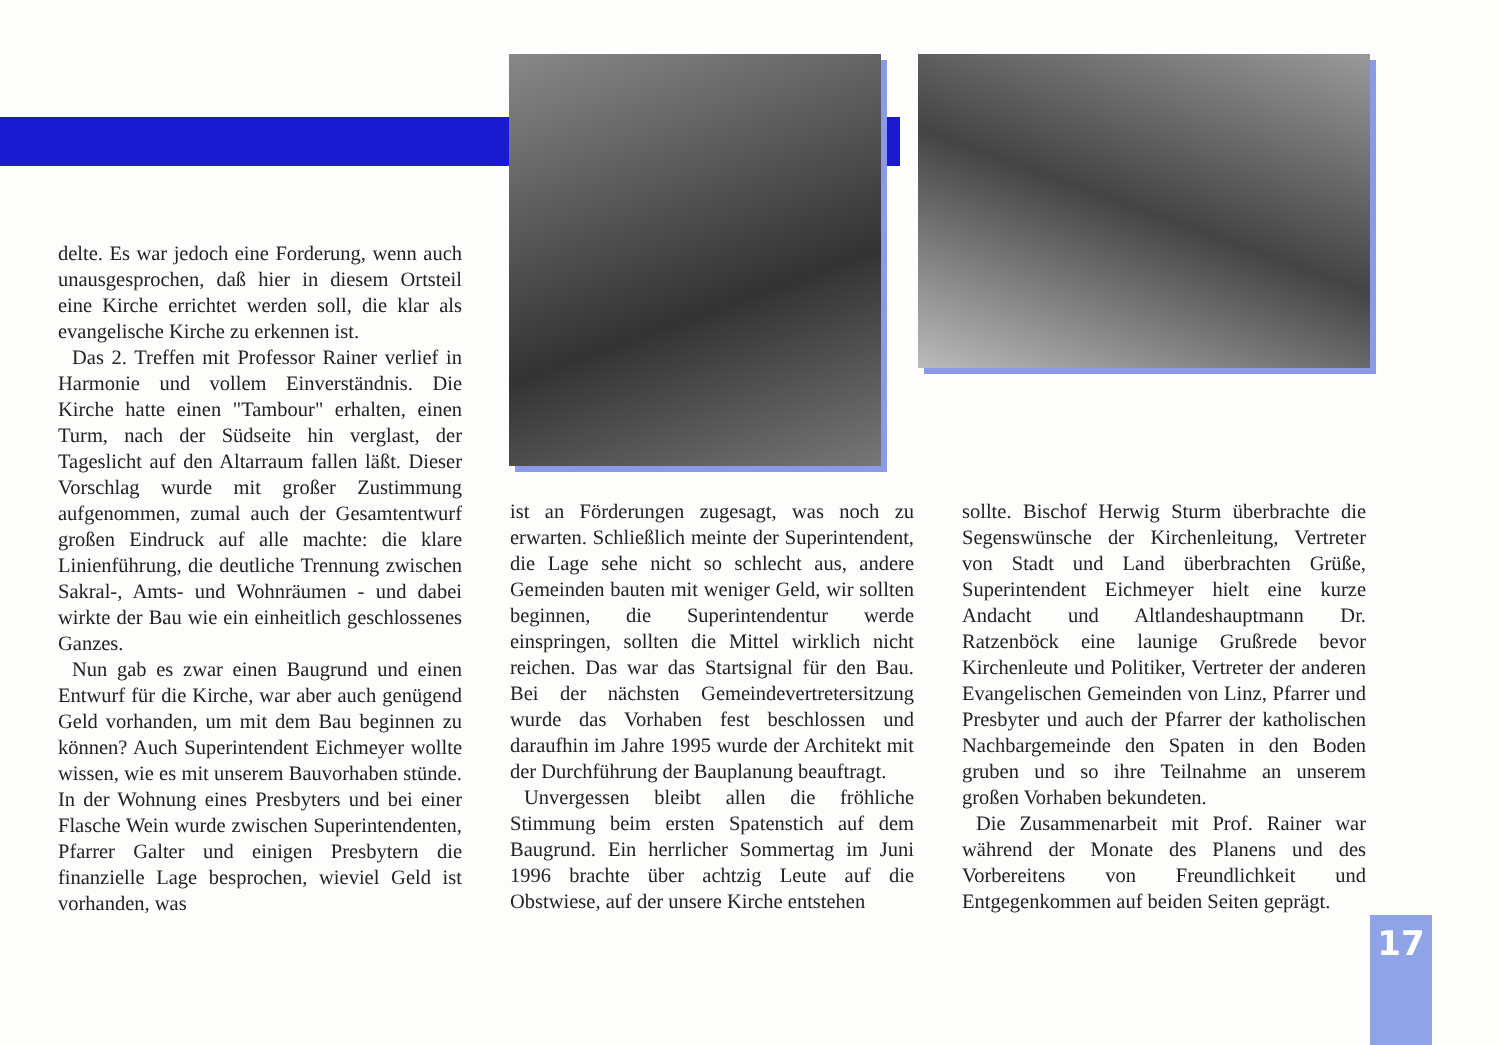delte. Es war jedoch eine Forderung, wenn auch unausgesprochen, daß hier in diesem Ortsteil eine Kirche errichtet werden soll, die klar als evangelische Kirche zu erkennen ist.
Das 2. Treffen mit Professor Rainer verlief in Harmonie und vollem Einverständnis. Die Kirche hatte einen "Tambour" erhalten, einen Turm, nach der Südseite hin verglast, der Tageslicht auf den Altarraum fallen läßt. Dieser Vorschlag wurde mit großer Zustimmung aufgenommen, zumal auch der Gesamtentwurf großen Eindruck auf alle machte: die klare Linienführung, die deutliche Trennung zwischen Sakral-, Amts- und Wohnräumen - und dabei wirkte der Bau wie ein einheitlich geschlossenes Ganzes.
Nun gab es zwar einen Baugrund und einen Entwurf für die Kirche, war aber auch genügend Geld vorhanden, um mit dem Bau beginnen zu können? Auch Superintendent Eichmeyer wollte wissen, wie es mit unserem Bauvorhaben stünde. In der Wohnung eines Presbyters und bei einer Flasche Wein wurde zwischen Superintendenten, Pfarrer Galter und einigen Presbytern die finanzielle Lage besprochen, wieviel Geld ist vorhanden, was
ist an Förderungen zugesagt, was noch zu erwarten. Schließlich meinte der Superintendent, die Lage sehe nicht so schlecht aus, andere Gemeinden bauten mit weniger Geld, wir sollten beginnen, die Superintendentur werde einspringen, sollten die Mittel wirklich nicht reichen. Das war das Startsignal für den Bau. Bei der nächsten Gemeindevertretersitzung wurde das Vorhaben fest beschlossen und daraufhin im Jahre 1995 wurde der Architekt mit der Durchführung der Bauplanung beauftragt.
Unvergessen bleibt allen die fröhliche Stimmung beim ersten Spatenstich auf dem Baugrund. Ein herrlicher Sommertag im Juni 1996 brachte über achtzig Leute auf die Obstwiese, auf der unsere Kirche entstehen
sollte. Bischof Herwig Sturm überbrachte die Segenswünsche der Kirchenleitung, Vertreter von Stadt und Land überbrachten Grüße, Superintendent Eichmeyer hielt eine kurze Andacht und Altlandeshauptmann Dr. Ratzenböck eine launige Grußrede bevor Kirchenleute und Politiker, Vertreter der anderen Evangelischen Gemeinden von Linz, Pfarrer und Presbyter und auch der Pfarrer der katholischen Nachbargemeinde den Spaten in den Boden gruben und so ihre Teilnahme an unserem großen Vorhaben bekundeten.
Die Zusammenarbeit mit Prof. Rainer war während der Monate des Planens und des Vorbereitens von Freundlichkeit und Entgegenkommen auf beiden Seiten geprägt.
17